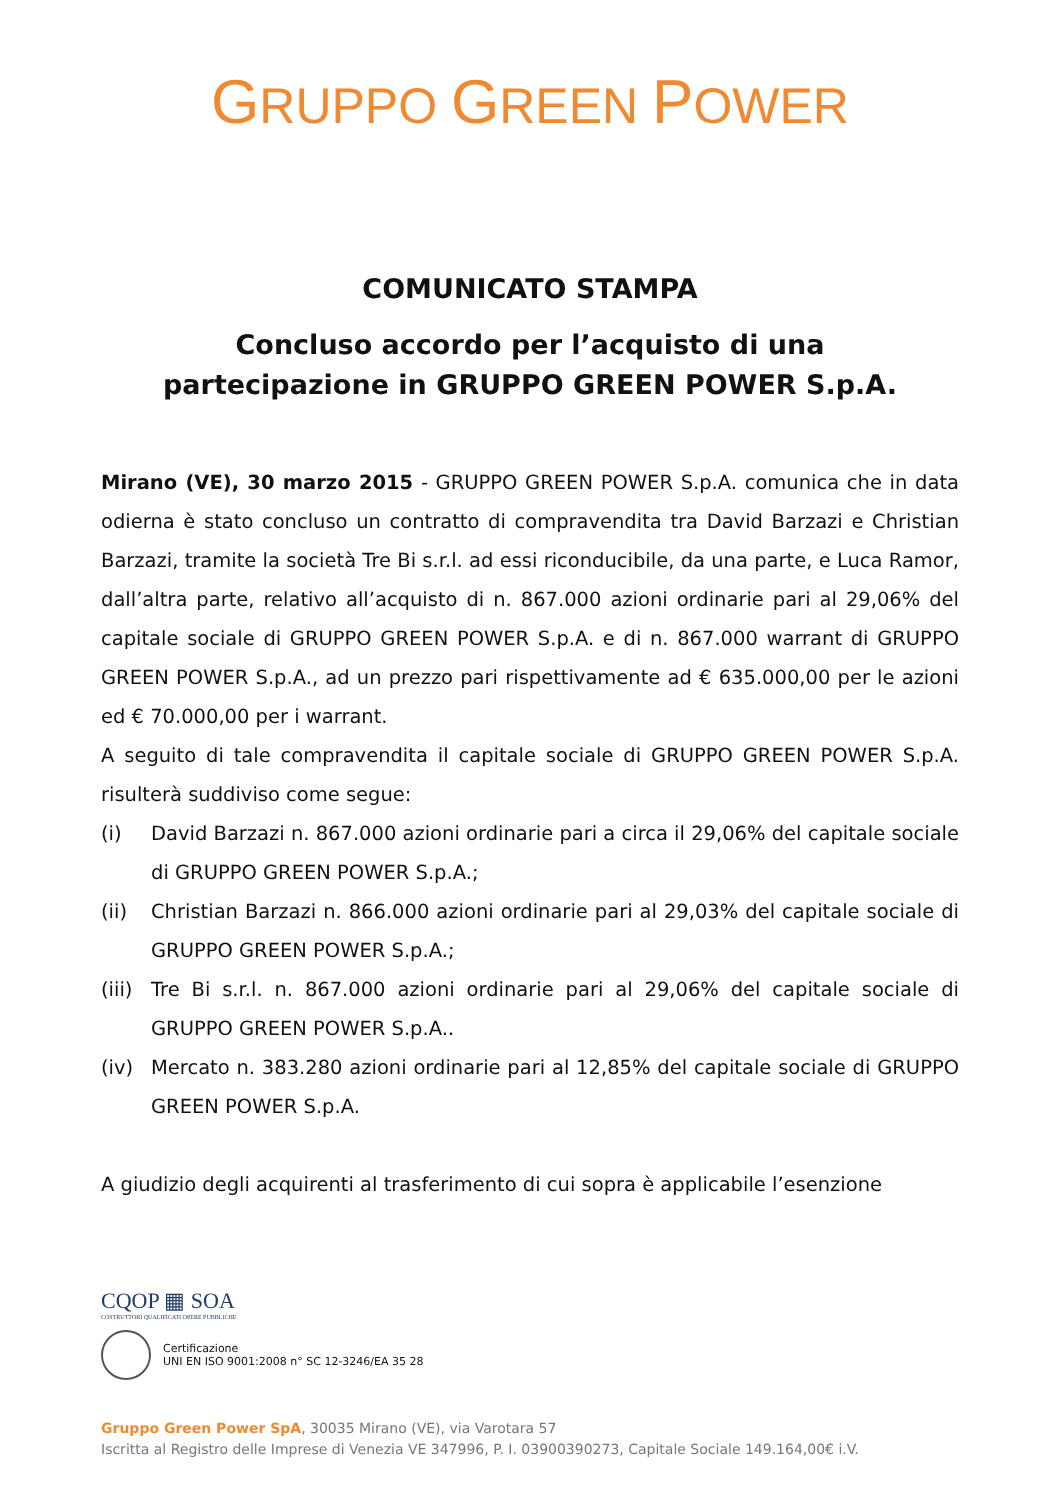GRUPPO GREEN POWER
COMUNICATO STAMPA
Concluso accordo per l’acquisto di una
partecipazione in GRUPPO GREEN POWER S.p.A.
Mirano (VE), 30 marzo 2015 - GRUPPO GREEN POWER S.p.A. comunica che in data odierna è stato concluso un contratto di compravendita tra David Barzazi e Christian Barzazi, tramite la società Tre Bi s.r.l. ad essi riconducibile, da una parte, e Luca Ramor, dall’altra parte, relativo all’acquisto di n. 867.000 azioni ordinarie pari al 29,06% del capitale sociale di GRUPPO GREEN POWER S.p.A. e di n. 867.000 warrant di GRUPPO GREEN POWER S.p.A., ad un prezzo pari rispettivamente ad € 635.000,00 per le azioni ed € 70.000,00 per i warrant.
A seguito di tale compravendita il capitale sociale di GRUPPO GREEN POWER S.p.A. risulterà suddiviso come segue:
(i) David Barzazi n. 867.000 azioni ordinarie pari a circa il 29,06% del capitale sociale di GRUPPO GREEN POWER S.p.A.;
(ii) Christian Barzazi n. 866.000 azioni ordinarie pari al 29,03% del capitale sociale di GRUPPO GREEN POWER S.p.A.;
(iii) Tre Bi s.r.l. n. 867.000 azioni ordinarie pari al 29,06% del capitale sociale di GRUPPO GREEN POWER S.p.A..
(iv) Mercato n. 383.280 azioni ordinarie pari al 12,85% del capitale sociale di GRUPPO GREEN POWER S.p.A.
A giudizio degli acquirenti al trasferimento di cui sopra è applicabile l’esenzione
CQOP ▦ SOA
COSTRUTTORI QUALIFICATI OPERE PUBBLICHE
Certificazione
UNI EN ISO 9001:2008 n° SC 12-3246/EA 35 28
Gruppo Green Power SpA, 30035 Mirano (VE), via Varotara 57
Iscritta al Registro delle Imprese di Venezia VE 347996, P. I. 03900390273, Capitale Sociale 149.164,00€ i.V.